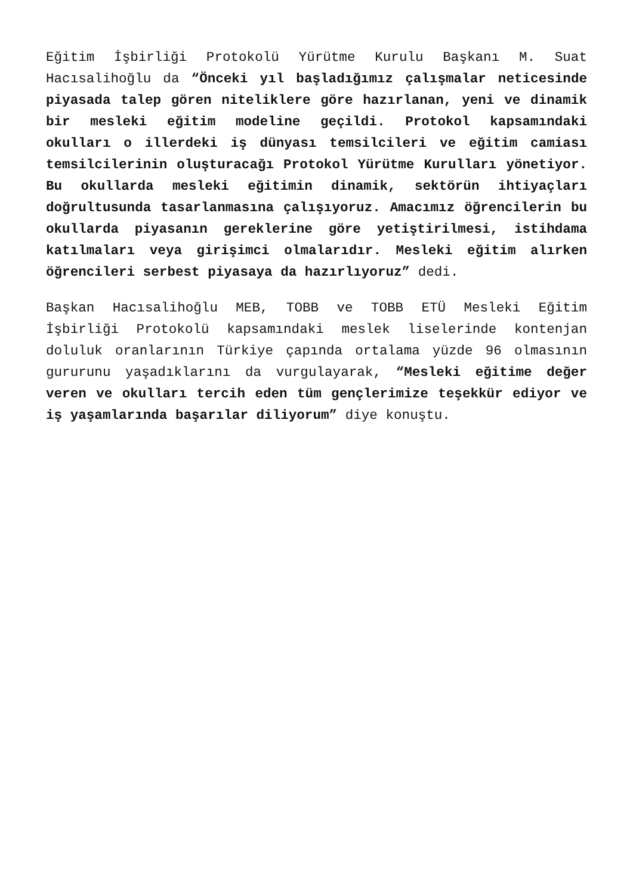Eğitim İşbirliği Protokolü Yürütme Kurulu Başkanı M. Suat Hacısalihoğlu da “Önceki yıl başladığımız çalışmalar neticesinde piyasada talep gören niteliklere göre hazırlanan, yeni ve dinamik bir mesleki eğitim modeline geçildi. Protokol kapsamındaki okulları o illerdeki iş dünyası temsilcileri ve eğitim camiası temsilcilerinin oluşturacağı Protokol Yürütme Kurulları yönetiyor. Bu okullarda mesleki eğitimin dinamik, sektörün ihtiyaçları doğrultusunda tasarlanmasına çalışıyoruz. Amacımız öğrencilerin bu okullarda piyasanın gereklerine göre yetiştirilmesi, istihdama katılmaları veya girişimci olmalarıdır. Mesleki eğitim alırken öğrencileri serbest piyasaya da hazırlıyoruz” dedi.
Başkan Hacısalihoğlu MEB, TOBB ve TOBB ETÜ Mesleki Eğitim İşbirliği Protokolü kapsamındaki meslek liselerinde kontenjan doluluk oranlarının Türkiye çapında ortalama yüzde 96 olmasının gururunu yaşadıklarını da vurgulayarak, “Mesleki eğitime değer veren ve okulları tercih eden tüm gençlerimize teşekkür ediyor ve iş yaşamlarında başarılar diliyorum” diye konuştu.